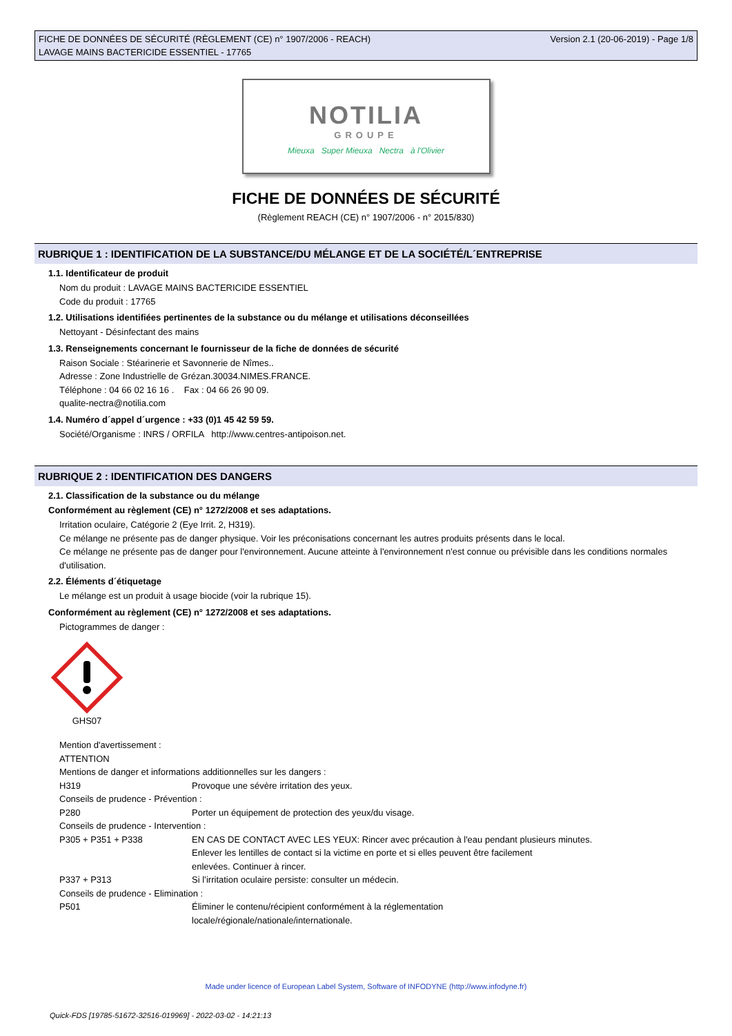FICHE DE DONNÉES DE SÉCURITÉ (RÈGLEMENT (CE) n° 1907/2006 - REACH)
LAVAGE MAINS BACTERICIDE ESSENTIEL - 17765
Version 2.1 (20-06-2019) - Page 1/8
NOTILIA
GROUPE
Mieuxa Super Mieuxa Nectra à l'Olivier
FICHE DE DONNÉES DE SÉCURITÉ
(Règlement REACH (CE) n° 1907/2006 - n° 2015/830)
RUBRIQUE 1 : IDENTIFICATION DE LA SUBSTANCE/DU MÉLANGE ET DE LA SOCIÉTÉ/L´ENTREPRISE
1.1. Identificateur de produit
Nom du produit : LAVAGE MAINS BACTERICIDE ESSENTIEL
Code du produit : 17765
1.2. Utilisations identifiées pertinentes de la substance ou du mélange et utilisations déconseillées
Nettoyant - Désinfectant des mains
1.3. Renseignements concernant le fournisseur de la fiche de données de sécurité
Raison Sociale : Stéarinerie et Savonnerie de Nîmes..
Adresse : Zone Industrielle de Grézan.30034.NIMES.FRANCE.
Téléphone : 04 66 02 16 16 . Fax : 04 66 26 90 09.
qualite-nectra@notilia.com
1.4. Numéro d´appel d´urgence : +33 (0)1 45 42 59 59.
Société/Organisme : INRS / ORFILA http://www.centres-antipoison.net.
RUBRIQUE 2 : IDENTIFICATION DES DANGERS
2.1. Classification de la substance ou du mélange
Conformément au règlement (CE) n° 1272/2008 et ses adaptations.
Irritation oculaire, Catégorie 2 (Eye Irrit. 2, H319).
Ce mélange ne présente pas de danger physique. Voir les préconisations concernant les autres produits présents dans le local.
Ce mélange ne présente pas de danger pour l'environnement. Aucune atteinte à l'environnement n'est connue ou prévisible dans les conditions normales d'utilisation.
2.2. Éléments d´étiquetage
Le mélange est un produit à usage biocide (voir la rubrique 15).
Conformément au règlement (CE) n° 1272/2008 et ses adaptations.
Pictogrammes de danger :
GHS07
Mention d'avertissement :
ATTENTION
Mentions de danger et informations additionnelles sur les dangers :
H319 Provoque une sévère irritation des yeux.
Conseils de prudence - Prévention :
P280 Porter un équipement de protection des yeux/du visage.
Conseils de prudence - Intervention :
P305 + P351 + P338 EN CAS DE CONTACT AVEC LES YEUX: Rincer avec précaution à l'eau pendant plusieurs minutes.
Enlever les lentilles de contact si la victime en porte et si elles peuvent être facilement
enlevées. Continuer à rincer.
P337 + P313 Si l’irritation oculaire persiste: consulter un médecin.
Conseils de prudence - Elimination :
P501 Éliminer le contenu/récipient conformément à la réglementation
locale/régionale/nationale/internationale.
Made under licence of European Label System, Software of INFODYNE (http://www.infodyne.fr)
Quick-FDS [19785-51672-32516-019969] - 2022-03-02 - 14:21:13